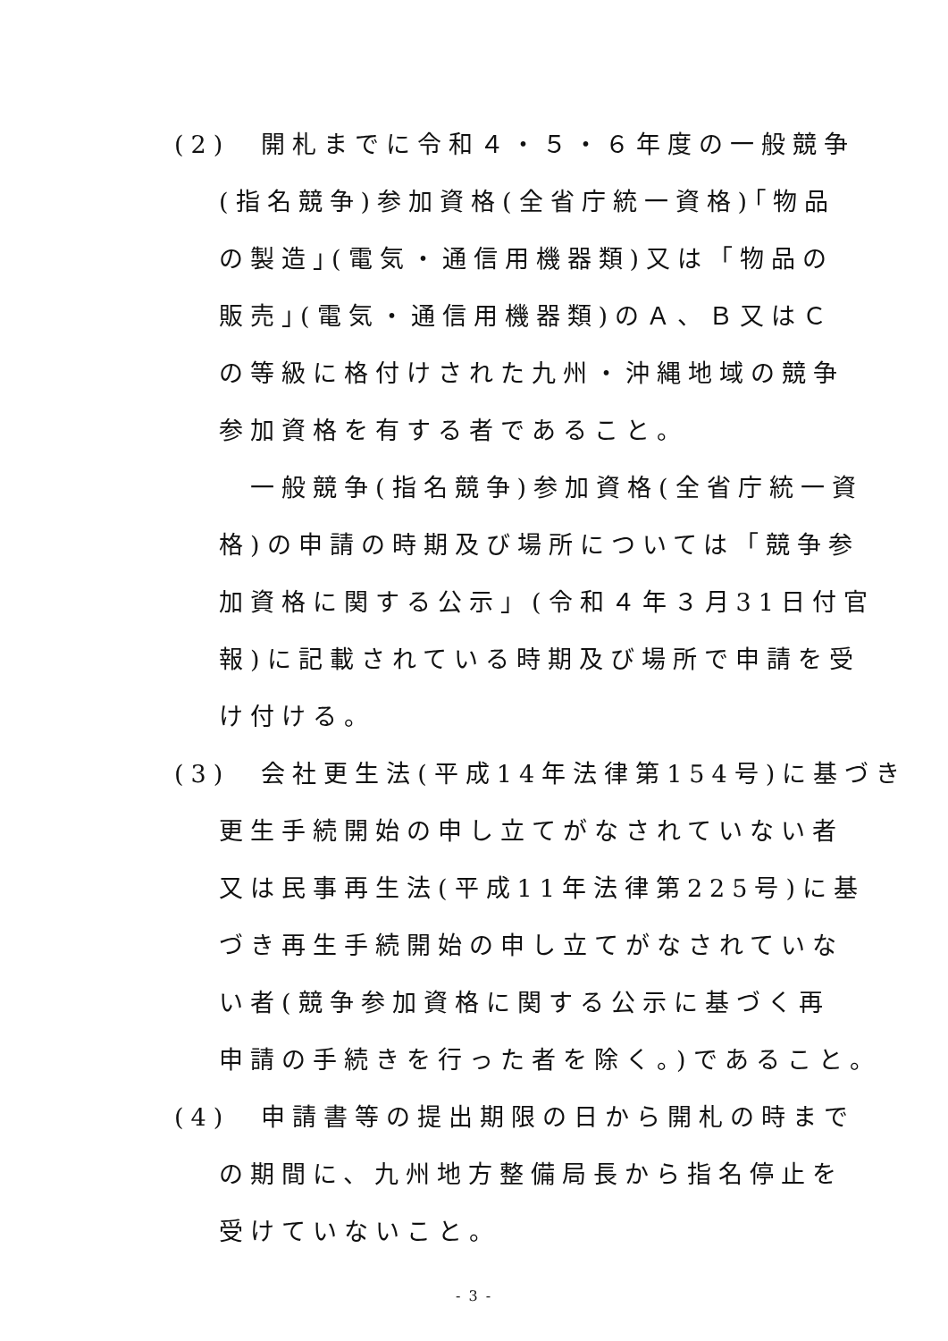(2)　開札までに令和４・５・６年度の一般競争
(指名競争)参加資格(全省庁統一資格)｢物品
の製造｣(電気・通信用機器類)又は「物品の
販売｣(電気・通信用機器類)のＡ、Ｂ又はＣ
の等級に格付けされた九州・沖縄地域の競争
参加資格を有する者であること。
　一般競争(指名競争)参加資格(全省庁統一資
格)の申請の時期及び場所については「競争参
加資格に関する公示」(令和４年３月31日付官
報)に記載されている時期及び場所で申請を受
け付ける。
(3)　会社更生法(平成14年法律第154号)に基づき
更生手続開始の申し立てがなされていない者
又は民事再生法(平成11年法律第225号)に基
づき再生手続開始の申し立てがなされていな
い者(競争参加資格に関する公示に基づく再
申請の手続きを行った者を除く。)であること。
(4)　申請書等の提出期限の日から開札の時まで
の期間に、九州地方整備局長から指名停止を
受けていないこと。
- 3 -